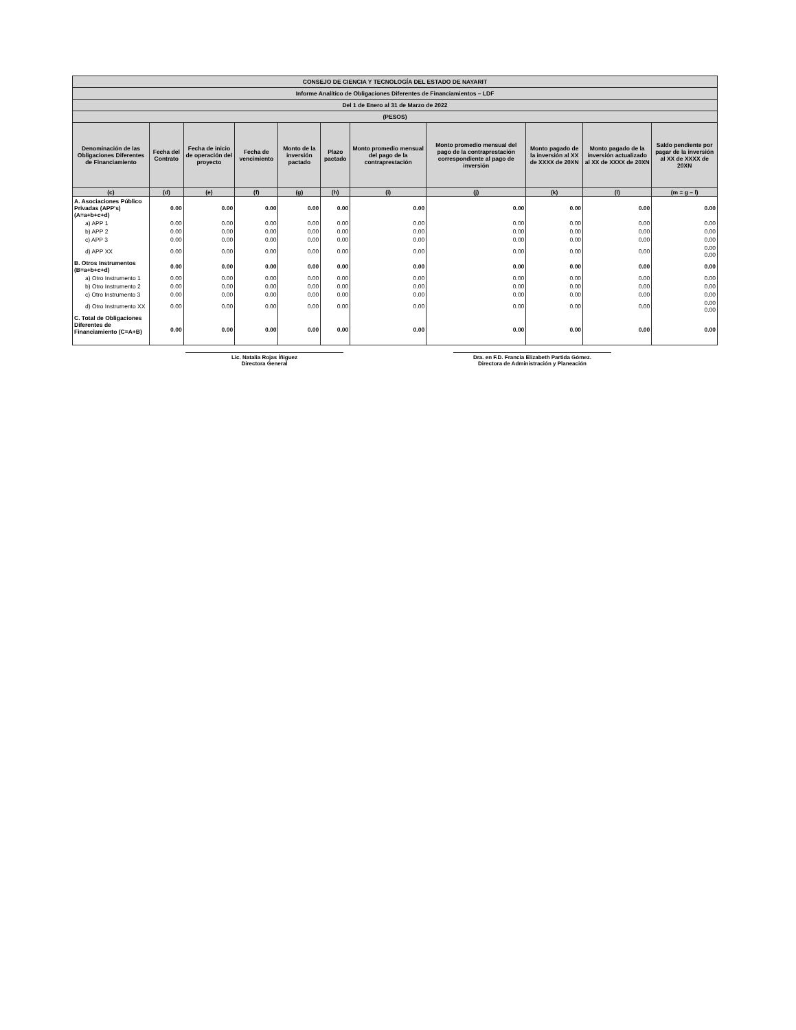| CONSEJO DE CIENCIA Y TECNOLOGÍA DEL ESTADO DE NAYARIT | | | | | | | | | | |
| --- | --- | --- | --- | --- | --- | --- | --- | --- | --- | --- |
| Informe Analítico de Obligaciones Diferentes de Financiamientos – LDF | | | | | | | | | | |
| Del 1 de Enero al 31 de Marzo de 2022 | | | | | | | | | | |
| (PESOS) | | | | | | | | | | |
| Denominación de las Obligaciones Diferentes de Financiamiento | Fecha del Contrato | Fecha de inicio de operación del proyecto | Fecha de vencimiento | Monto de la inversión pactado | Plazo pactado | Monto promedio mensual del pago de la contraprestación | Monto promedio mensual del pago de la contraprestación correspondiente al pago de inversión | Monto pagado de la inversión al XX de XXXX de 20XN | Monto pagado de la inversión actualizado al XX de XXXX de 20XN | Saldo pendiente por pagar de la inversión al XX de XXXX de 20XN |
| (c) | (d) | (e) | (f) | (g) | (h) | (i) | (j) | (k) | (l) | (m = g – l) |
| A. Asociaciones Público Privadas (APP's) (A=a+b+c+d) | 0.00 | 0.00 | 0.00 | 0.00 | 0.00 | 0.00 | 0.00 | 0.00 | 0.00 | 0.00 |
| a) APP 1 | 0.00 | 0.00 | 0.00 | 0.00 | 0.00 | 0.00 | 0.00 | 0.00 | 0.00 | 0.00 |
| b) APP 2 | 0.00 | 0.00 | 0.00 | 0.00 | 0.00 | 0.00 | 0.00 | 0.00 | 0.00 | 0.00 |
| c) APP 3 | 0.00 | 0.00 | 0.00 | 0.00 | 0.00 | 0.00 | 0.00 | 0.00 | 0.00 | 0.00 |
| d) APP XX | 0.00 | 0.00 | 0.00 | 0.00 | 0.00 | 0.00 | 0.00 | 0.00 | 0.00 | 0.00 0.00 |
| B. Otros Instrumentos (B=a+b+c+d) | 0.00 | 0.00 | 0.00 | 0.00 | 0.00 | 0.00 | 0.00 | 0.00 | 0.00 | 0.00 |
| a) Otro Instrumento 1 | 0.00 | 0.00 | 0.00 | 0.00 | 0.00 | 0.00 | 0.00 | 0.00 | 0.00 | 0.00 |
| b) Otro Instrumento 2 | 0.00 | 0.00 | 0.00 | 0.00 | 0.00 | 0.00 | 0.00 | 0.00 | 0.00 | 0.00 |
| c) Otro Instrumento 3 | 0.00 | 0.00 | 0.00 | 0.00 | 0.00 | 0.00 | 0.00 | 0.00 | 0.00 | 0.00 |
| d) Otro Instrumento XX | 0.00 | 0.00 | 0.00 | 0.00 | 0.00 | 0.00 | 0.00 | 0.00 | 0.00 | 0.00 0.00 |
| C. Total de Obligaciones Diferentes de Financiamiento (C=A+B) | 0.00 | 0.00 | 0.00 | 0.00 | 0.00 | 0.00 | 0.00 | 0.00 | 0.00 | 0.00 |
Lic. Natalia Rojas Íñiguez
Directora General
Dra. en F.D. Francia Elizabeth Partida Gómez.
Directora de Administración y Planeación